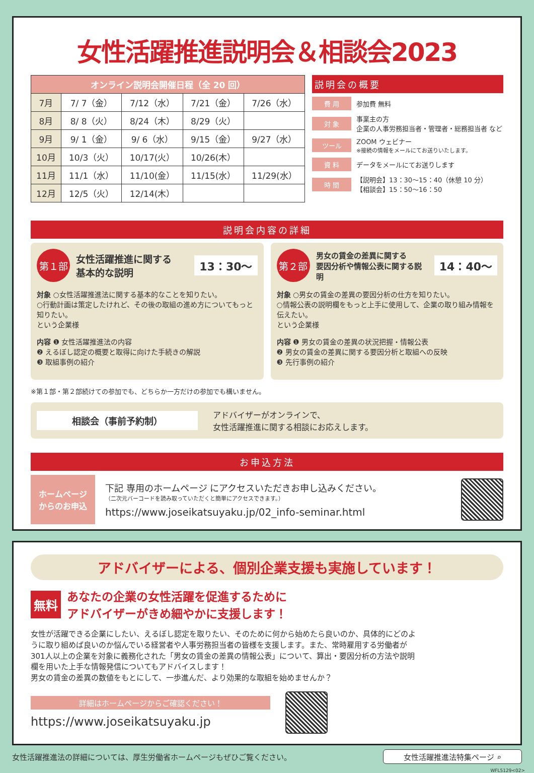女性活躍推進説明会＆相談会2023
| オンライン説明会開催日程（全 20 回） | | | | |
| --- | --- | --- | --- | --- |
| 7月 | 7/ 7（金） | 7/12（水） | 7/21（金） | 7/26（水） |
| 8月 | 8/ 8（火） | 8/24（木） | 8/29（火） | |
| 9月 | 9/ 1（金） | 9/ 6（水） | 9/15（金） | 9/27（水） |
| 10月 | 10/3（火） | 10/17(火） | 10/26(木） | |
| 11月 | 11/1（水） | 11/10(金） | 11/15(水） | 11/29(水） |
| 12月 | 12/5（火） | 12/14(木） | | |
説明会の概要
費 用 参加費 無料
対 象 事業主の方
企業の人事労務担当者・管理者・総務担当者 など
ツール ZOOM ウェビナー
※接続の情報をメールにてお送りいたします。
資 料 データをメールにてお送りします
時 間 【説明会】13：30～15：40（休憩 10 分）
【相談会】15：50～16：50
説明会内容の詳細
第１部 女性活躍推進に関する
基本的な説明 13：30～
対象 ○女性活躍推進法に関する基本的なことを知りたい。
○行動計画は策定したけれど、その後の取組の進め方についてもっと知りたい。
という企業様
内容 ❶ 女性活躍推進法の内容
❷ えるぼし認定の概要と取得に向けた手続きの解説
❸ 取組事例の紹介
第２部 男女の賃金の差異に関する
要因分析や情報公表に関する説明 14：40～
対象 ○男女の賃金の差異の要因分析の仕方を知りたい。
○情報公表の説明欄をもっと上手に使用して、企業の取り組み情報を伝えたい。
という企業様
内容 ❶ 男女の賃金の差異の状況把握・情報公表
❷ 男女の賃金の差異に関する要因分析と取組への反映
❸ 先行事例の紹介
※第１部・第２部続けての参加でも、どちらか一方だけの参加でも構いません。
相談会（事前予約制） アドバイザーがオンラインで、
女性活躍推進に関する相談にお応えします。
お申込方法
ホームページ
からのお申込
下記 専用のホームページ にアクセスいただきお申し込みください。
（二次元バーコードを読み取っていただくと簡単にアクセスできます。）
https://www.joseikatsuyaku.jp/02_info-seminar.html
アドバイザーによる、個別企業支援も実施しています！
無料 あなたの企業の女性活躍を促進するために
アドバイザーがきめ細やかに支援します！
女性が活躍できる企業にしたい、えるぼし認定を取りたい、そのために何から始めたら良いのか、具体的にどのように取り組めば良いのか悩んでいる経営者や人事労務担当者の皆様を支援します。また、常時雇用する労働者が301人以上の企業を対象に義務化された「男女の賃金の差異の情報公表」について、算出・要因分析の方法や説明欄を用いた上手な情報発信についてもアドバイスします！
男女の賃金の差異の数値をもとにして、一歩進んだ、より効果的な取組を始めませんか？
詳細はホームページからご確認ください！
https://www.joseikatsuyaku.jp
女性活躍推進法の詳細については、厚生労働省ホームページもぜひご覧ください。 女性活躍推進法特集ページ ⌕
WFL5129<02>